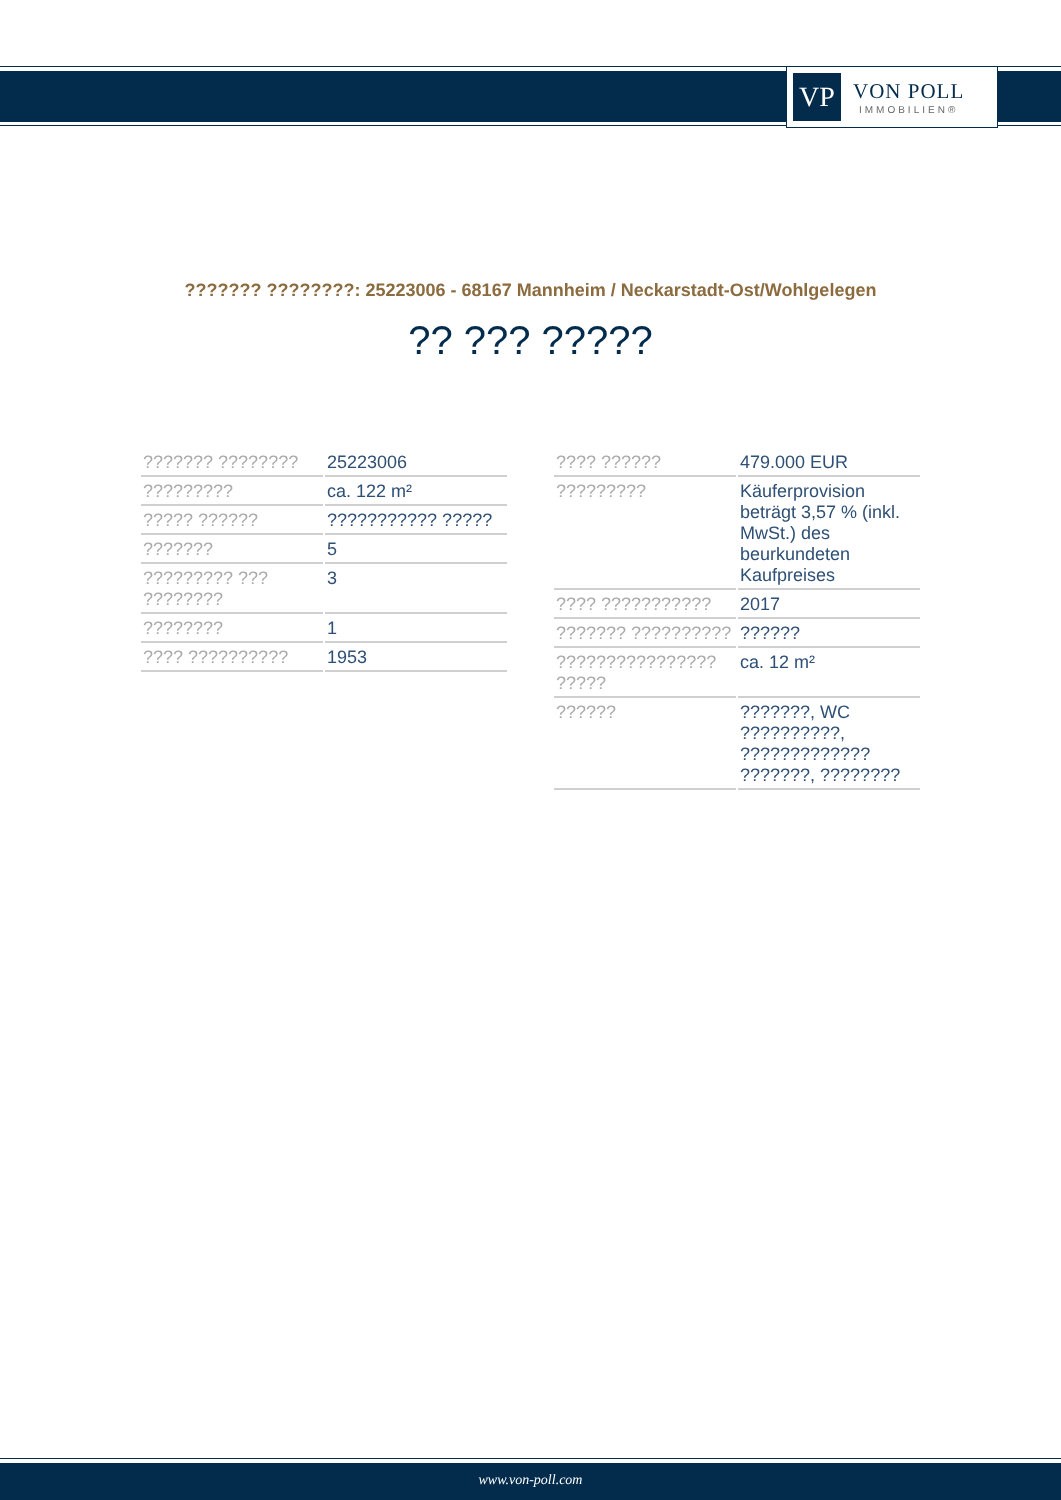VP
VON POLL
IMMOBILIEN®
??????? ????????: 25223006 - 68167 Mannheim / Neckarstadt-Ost/Wohlgelegen
?? ??? ?????
| ??????? ???????? | 25223006 |
| ????????? | ca. 122 m² |
| ????? ?????? | ??????????? ????? |
| ??????? | 5 |
| ????????? ??? ???????? | 3 |
| ???????? | 1 |
| ???? ?????????? | 1953 |
| ???? ?????? | 479.000 EUR |
| ????????? | Käuferprovision beträgt 3,57 % (inkl. MwSt.) des beurkundeten Kaufpreises |
| ???? ??????????? | 2017 |
| ??????? ?????????? | ?????? |
| ???????????????? ????? | ca. 12 m² |
| ?????? | ???????, WC ??????????, ????????????? ???????, ???????? |
www.von-poll.com